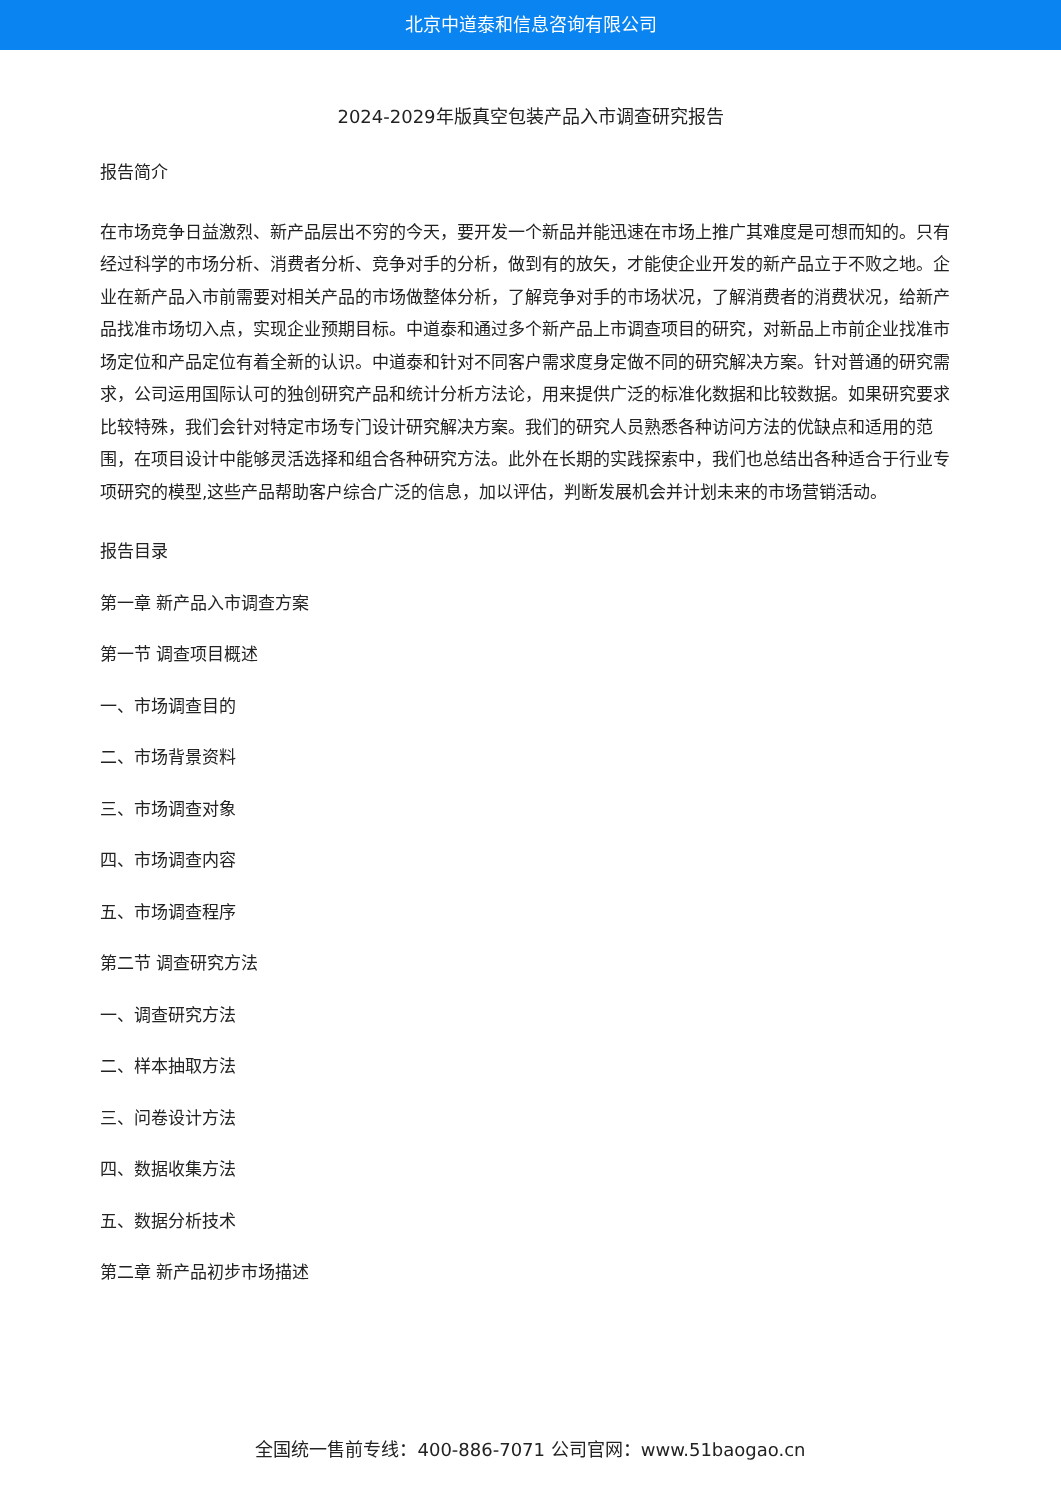北京中道泰和信息咨询有限公司
2024-2029年版真空包装产品入市调查研究报告
报告简介
在市场竞争日益激烈、新产品层出不穷的今天，要开发一个新品并能迅速在市场上推广其难度是可想而知的。只有经过科学的市场分析、消费者分析、竞争对手的分析，做到有的放矢，才能使企业开发的新产品立于不败之地。企业在新产品入市前需要对相关产品的市场做整体分析，了解竞争对手的市场状况，了解消费者的消费状况，给新产品找准市场切入点，实现企业预期目标。中道泰和通过多个新产品上市调查项目的研究，对新品上市前企业找准市场定位和产品定位有着全新的认识。中道泰和针对不同客户需求度身定做不同的研究解决方案。针对普通的研究需求，公司运用国际认可的独创研究产品和统计分析方法论，用来提供广泛的标准化数据和比较数据。如果研究要求比较特殊，我们会针对特定市场专门设计研究解决方案。我们的研究人员熟悉各种访问方法的优缺点和适用的范围，在项目设计中能够灵活选择和组合各种研究方法。此外在长期的实践探索中，我们也总结出各种适合于行业专项研究的模型,这些产品帮助客户综合广泛的信息，加以评估，判断发展机会并计划未来的市场营销活动。
报告目录
第一章 新产品入市调查方案
第一节 调查项目概述
一、市场调查目的
二、市场背景资料
三、市场调查对象
四、市场调查内容
五、市场调查程序
第二节 调查研究方法
一、调查研究方法
二、样本抽取方法
三、问卷设计方法
四、数据收集方法
五、数据分析技术
第二章 新产品初步市场描述
全国统一售前专线：400-886-7071 公司官网：www.51baogao.cn